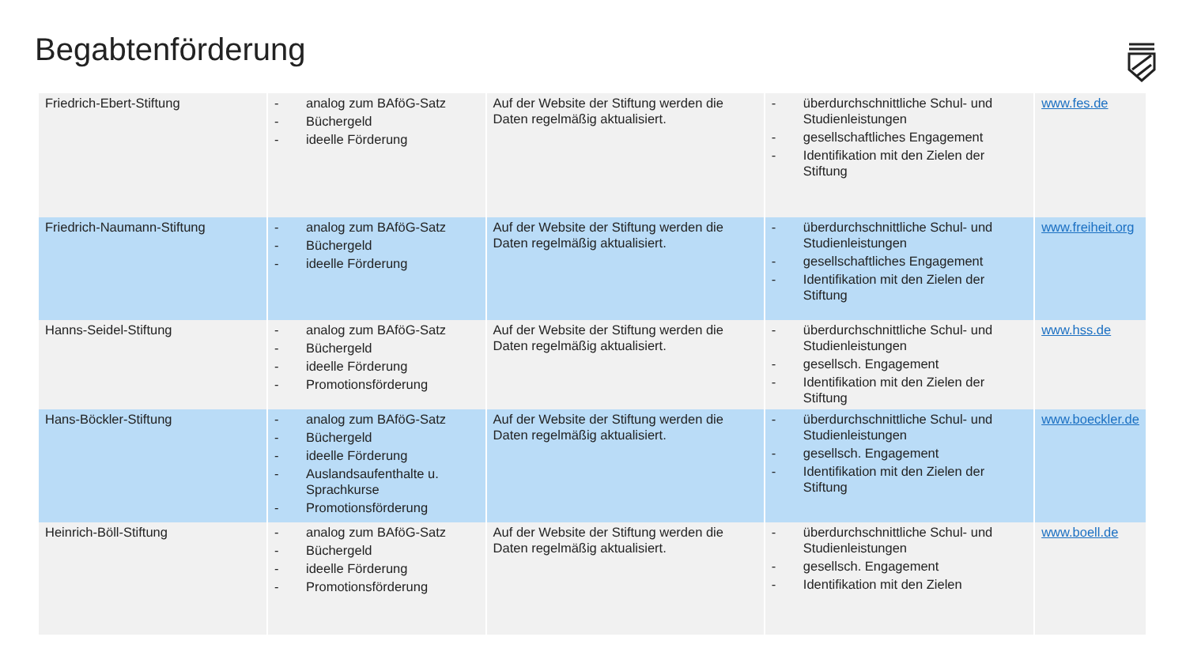Begabtenförderung
| Friedrich-Ebert-Stiftung | - analog zum BAföG-Satz - Büchergeld - ideelle Förderung | Auf der Website der Stiftung werden die Daten regelmäßig aktualisiert. | - überdurchschnittliche Schul- und Studienleistungen - gesellschaftliches Engagement - Identifikation mit den Zielen der Stiftung | www.fes.de |
| Friedrich-Naumann-Stiftung | - analog zum BAföG-Satz - Büchergeld - ideelle Förderung | Auf der Website der Stiftung werden die Daten regelmäßig aktualisiert. | - überdurchschnittliche Schul- und Studienleistungen - gesellschaftliches Engagement - Identifikation mit den Zielen der Stiftung | www.freiheit.org |
| Hanns-Seidel-Stiftung | - analog zum BAföG-Satz - Büchergeld - ideelle Förderung - Promotionsförderung | Auf der Website der Stiftung werden die Daten regelmäßig aktualisiert. | - überdurchschnittliche Schul- und Studienleistungen - gesellsch. Engagement - Identifikation mit den Zielen der Stiftung | www.hss.de |
| Hans-Böckler-Stiftung | - analog zum BAföG-Satz - Büchergeld - ideelle Förderung - Auslandsaufenthalte u. Sprachkurse - Promotionsförderung | Auf der Website der Stiftung werden die Daten regelmäßig aktualisiert. | - überdurchschnittliche Schul- und Studienleistungen - gesellsch. Engagement - Identifikation mit den Zielen der Stiftung | www.boeckler.de |
| Heinrich-Böll-Stiftung | - analog zum BAföG-Satz - Büchergeld - ideelle Förderung - Promotionsförderung | Auf der Website der Stiftung werden die Daten regelmäßig aktualisiert. | - überdurchschnittliche Schul- und Studienleistungen - gesellsch. Engagement - Identifikation mit den Zielen | www.boell.de |